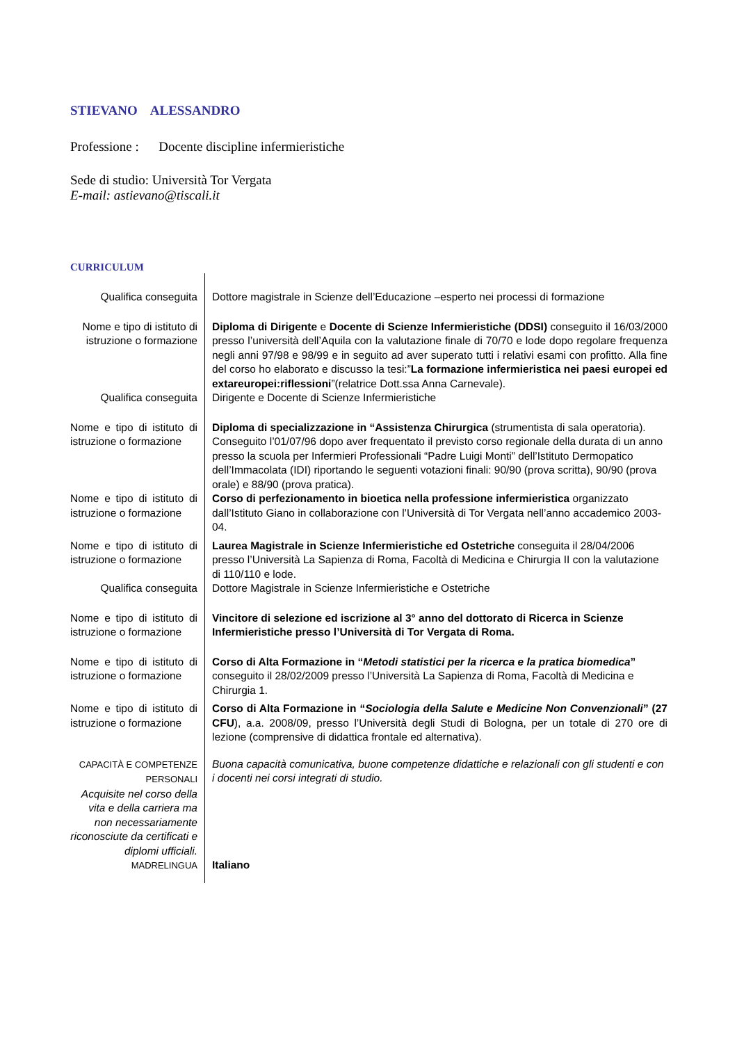STIEVANO ALESSANDRO
Professione : Docente discipline infermieristiche
Sede di studio: Università Tor Vergata
E-mail: astievano@tiscali.it
CURRICULUM
Qualifica conseguita
Dottore magistrale in Scienze dell’Educazione –esperto nei processi di formazione
Nome e tipo di istituto di istruzione o formazione
Diploma di Dirigente e Docente di Scienze Infermieristiche (DDSI) conseguito il 16/03/2000 presso l’università dell’Aquila con la valutazione finale di 70/70 e lode dopo regolare frequenza negli anni 97/98 e 98/99 e in seguito ad aver superato tutti i relativi esami con profitto. Alla fine del corso ho elaborato e discusso la tesi:”La formazione infermieristica nei paesi europei ed extareuropei:riflessioni”(relatrice Dott.ssa Anna Carnevale).
Qualifica conseguita
Dirigente e Docente di Scienze Infermieristiche
Nome e tipo di istituto di istruzione o formazione
Diploma di specializzazione in “Assistenza Chirurgica (strumentista di sala operatoria). Conseguito l’01/07/96 dopo aver frequentato il previsto corso regionale della durata di un anno presso la scuola per Infermieri Professionali “Padre Luigi Monti” dell’Istituto Dermopatico dell’Immacolata (IDI) riportando le seguenti votazioni finali: 90/90 (prova scritta), 90/90 (prova orale) e 88/90 (prova pratica).
Nome e tipo di istituto di istruzione o formazione
Corso di perfezionamento in bioetica nella professione infermieristica organizzato dall’Istituto Giano in collaborazione con l’Università di Tor Vergata nell’anno accademico 2003-04.
Nome e tipo di istituto di istruzione o formazione
Laurea Magistrale in Scienze Infermieristiche ed Ostetriche conseguita il 28/04/2006 presso l’Università La Sapienza di Roma, Facoltà di Medicina e Chirurgia II con la valutazione di 110/110 e lode.
Qualifica conseguita
Dottore Magistrale in Scienze Infermieristiche e Ostetriche
Nome e tipo di istituto di istruzione o formazione
Vincitore di selezione ed iscrizione al 3° anno del dottorato di Ricerca in Scienze Infermieristiche presso l’Università di Tor Vergata di Roma.
Nome e tipo di istituto di istruzione o formazione
Corso di Alta Formazione in “Metodi statistici per la ricerca e la pratica biomedica” conseguito il 28/02/2009 presso l’Università La Sapienza di Roma, Facoltà di Medicina e Chirurgia 1.
Nome e tipo di istituto di istruzione o formazione
Corso di Alta Formazione in “Sociologia della Salute e Medicine Non Convenzionali” (27 CFU), a.a. 2008/09, presso l’Università degli Studi di Bologna, per un totale di 270 ore di lezione (comprensive di didattica frontale ed alternativa).
CAPACITÀ E COMPETENZE PERSONALI
Acquisite nel corso della vita e della carriera ma non necessariamente riconosciute da certificati e diplomi ufficiali.
Buona capacità comunicativa, buone competenze didattiche e relazionali con gli studenti e con i docenti nei corsi integrati di studio.
MADRELINGUA
Italiano